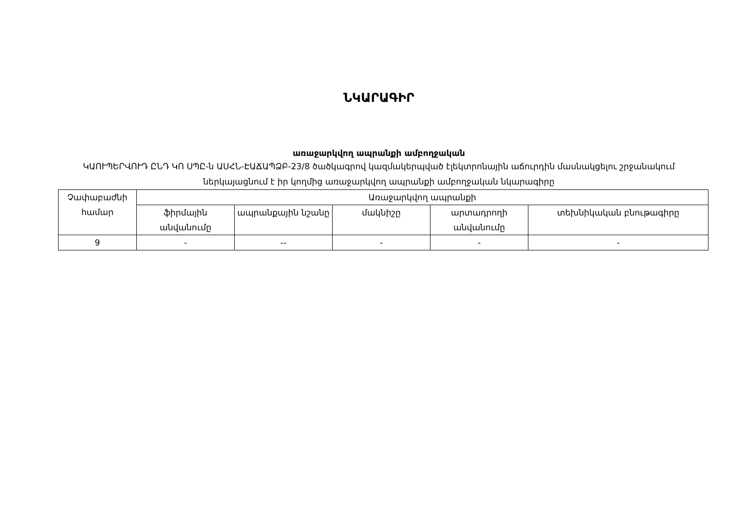ՆԿԱՐԱԳԻՐ
առաջարկվող ապրանքի ամբողջական
ԿԱՈՒՊԵՐՎՈՒԴ ԸՆԴ ԿՈ ՍՊԸ-ն ԱՍՀՆ-ԷԱՃԱՊՁԲ-23/8 ծածկագրով կազմակերպված էլեկտրոնային աճուրդին մասնակցելու շրջանակում ներկայացնում է իր կողմից առաջարկվող ապրանքի ամբողջական նկարագիրը
| Չափաբաժնի համար | Առաջարկվող ապրանքի | | | | |
| | ֆիրմային անվանումը | ապրանքային նշանը | մակնիշը | արտադրողի անվանումը | տեխնիկական բնութագիրը |
| 9 | - | -- | - | - | - |